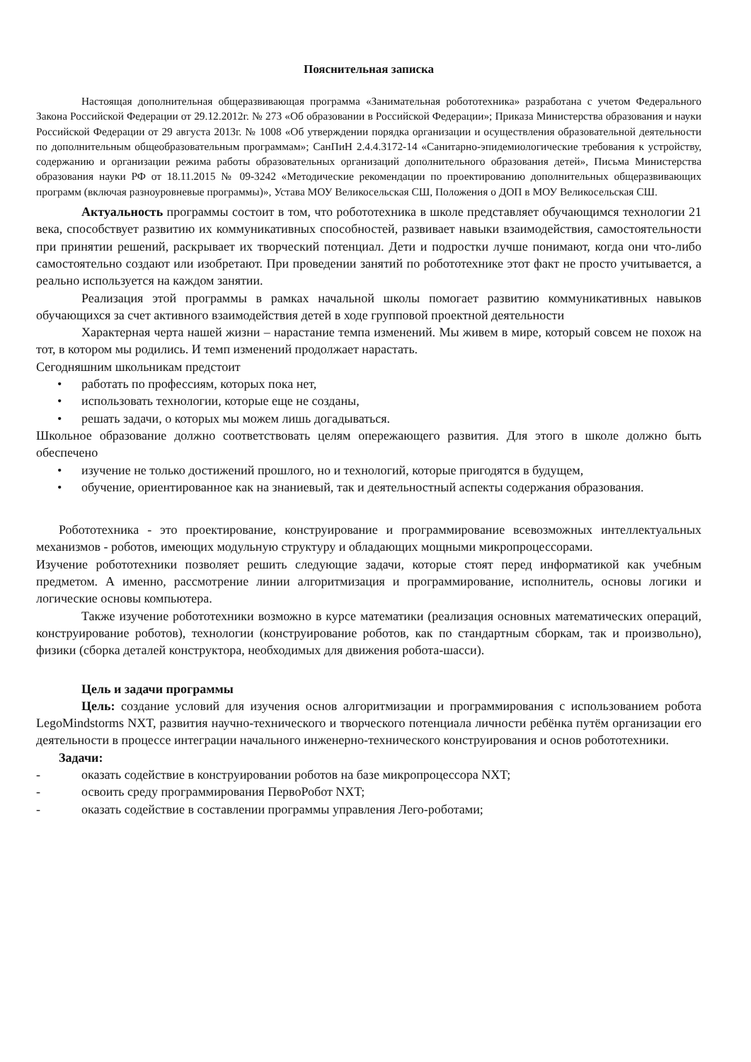Пояснительная записка
Настоящая дополнительная общеразвивающая программа «Занимательная робототехника» разработана с учетом Федерального Закона Российской Федерации от 29.12.2012г. № 273 «Об образовании в Российской Федерации»; Приказа Министерства образования и науки Российской Федерации от 29 августа 2013г. № 1008 «Об утверждении порядка организации и осуществления образовательной деятельности по дополнительным общеобразовательным программам»; СанПиН 2.4.4.3172-14 «Санитарно-эпидемиологические требования к устройству, содержанию и организации режима работы образовательных организаций дополнительного образования детей», Письма Министерства образования науки РФ от 18.11.2015 № 09-3242 «Методические рекомендации по проектированию дополнительных общеразвивающих программ (включая разноуровневые программы)», Устава МОУ Великосельская СШ, Положения о ДОП в МОУ Великосельская СШ.
Актуальность программы состоит в том, что робототехника в школе представляет обучающимся технологии 21 века, способствует развитию их коммуникативных способностей, развивает навыки взаимодействия, самостоятельности при принятии решений, раскрывает их творческий потенциал. Дети и подростки лучше понимают, когда они что-либо самостоятельно создают или изобретают. При проведении занятий по робототехнике этот факт не просто учитывается, а реально используется на каждом занятии.
Реализация этой программы в рамках начальной школы помогает развитию коммуникативных навыков обучающихся за счет активного взаимодействия детей в ходе групповой проектной деятельности
Характерная черта нашей жизни – нарастание темпа изменений. Мы живем в мире, который совсем не похож на тот, в котором мы родились. И темп изменений продолжает нарастать.
Сегодняшним школьникам предстоит
• работать по профессиям, которых пока нет,
• использовать технологии, которые еще не созданы,
• решать задачи, о которых мы можем лишь догадываться.
Школьное образование должно соответствовать целям опережающего развития. Для этого в школе должно быть обеспечено
• изучение не только достижений прошлого, но и технологий, которые пригодятся в будущем,
• обучение, ориентированное как на знаниевый, так и деятельностный аспекты содержания образования.
Робототехника - это проектирование, конструирование и программирование всевозможных интеллектуальных механизмов - роботов, имеющих модульную структуру и обладающих мощными микропроцессорами.
Изучение робототехники позволяет решить следующие задачи, которые стоят перед информатикой как учебным предметом. А именно, рассмотрение линии алгоритмизация и программирование, исполнитель, основы логики и логические основы компьютера.
Также изучение робототехники возможно в курсе математики (реализация основных математических операций, конструирование роботов), технологии (конструирование роботов, как по стандартным сборкам, так и произвольно), физики (сборка деталей конструктора, необходимых для движения робота-шасси).
Цель и задачи программы
Цель: создание условий для изучения основ алгоритмизации и программирования с использованием робота LegoMindstorms NXT, развития научно-технического и творческого потенциала личности ребёнка путём организации его деятельности в процессе интеграции начального инженерно-технического конструирования и основ робототехники.
Задачи:
- оказать содействие в конструировании роботов на базе микропроцессора NXT;
- освоить среду программирования ПервоРобот NXT;
- оказать содействие в составлении программы управления Лего-роботами;